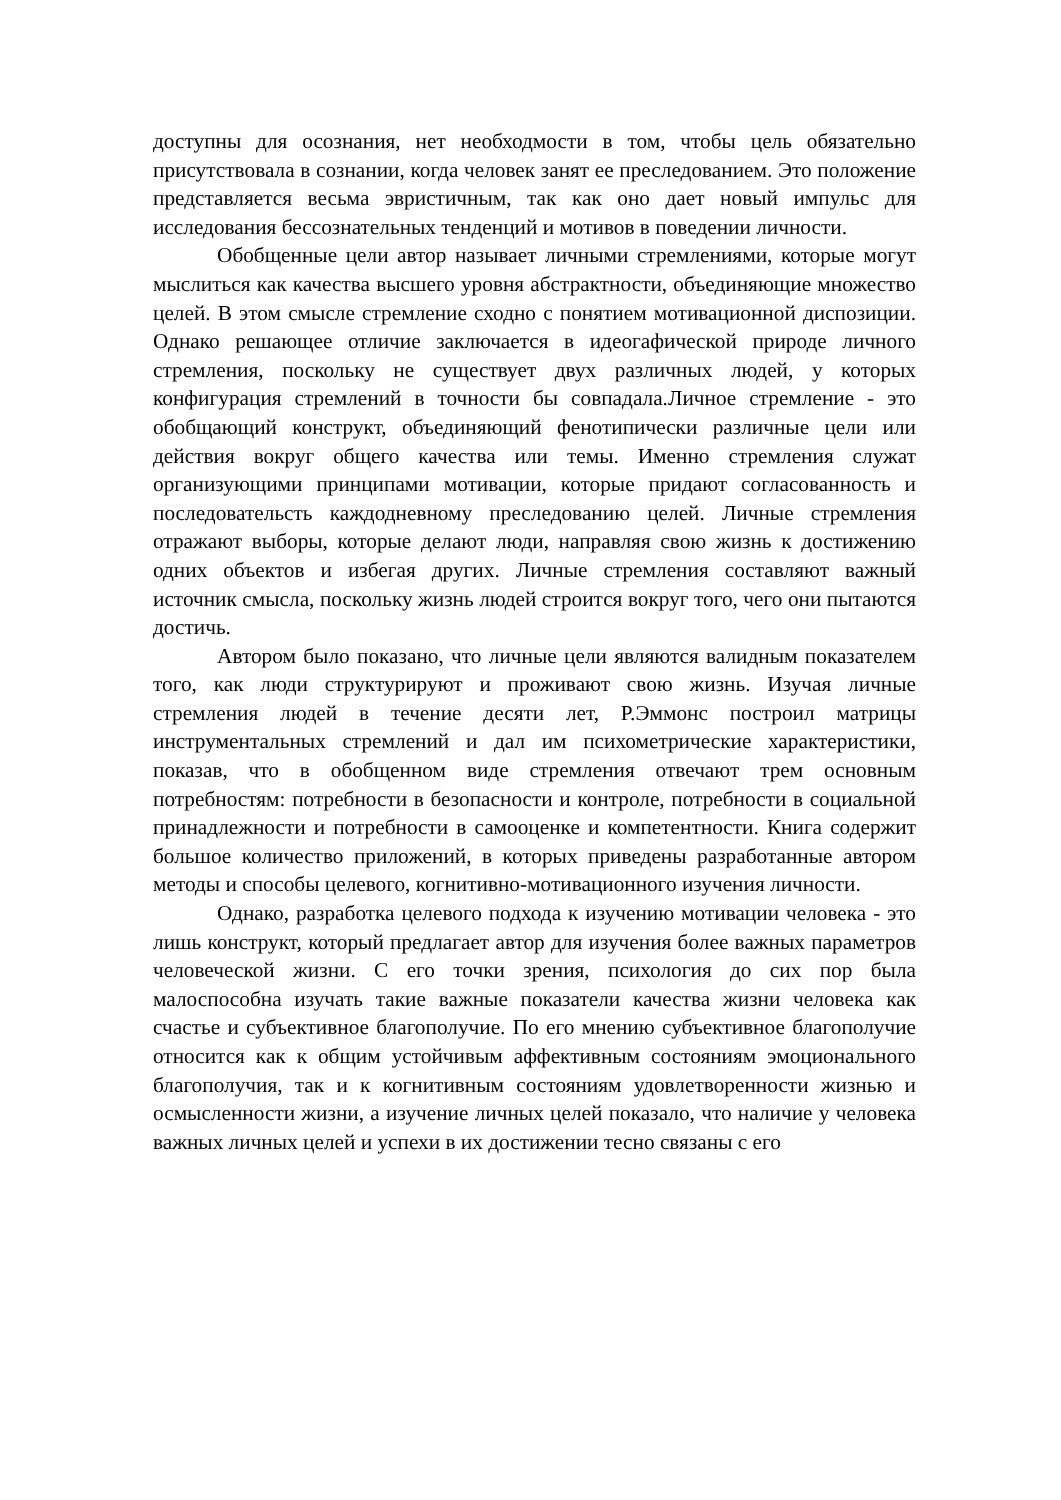доступны для осознания, нет необходмости в том, чтобы цель обязательно присутствовала в сознании, когда человек занят ее преследованием. Это положение представляется весьма эвристичным, так как оно дает новый импульс для исследования бессознательных тенденций и мотивов в поведении личности.
Обобщенные цели автор называет личными стремлениями, которые могут мыслиться как качества высшего уровня абстрактности, объединяющие множество целей. В этом смысле стремление сходно с понятием мотивационной диспозиции. Однако решающее отличие заключается в идеогафической природе личного стремления, поскольку не существует двух различных людей, у которых конфигурация стремлений в точности бы совпадала.Личное стремление - это обобщающий конструкт, объединяющий фенотипически различные цели или действия вокруг общего качества или темы. Именно стремления служат организующими принципами мотивации, которые придают согласованность и последовательсть каждодневному преследованию целей. Личные стремления отражают выборы, которые делают люди, направляя свою жизнь к достижению одних объектов и избегая других. Личные стремления составляют важный источник смысла, поскольку жизнь людей строится вокруг того, чего они пытаются достичь.
Автором было показано, что личные цели являются валидным показателем того, как люди структурируют и проживают свою жизнь. Изучая личные стремления людей в течение десяти лет, Р.Эммонс построил матрицы инструментальных стремлений и дал им психометрические характеристики, показав, что в обобщенном виде стремления отвечают трем основным потребностям: потребности в безопасности и контроле, потребности в социальной принадлежности и потребности в самооценке и компетентности. Книга содержит большое количество приложений, в которых приведены разработанные автором методы и способы целевого, когнитивно-мотивационного изучения личности.
Однако, разработка целевого подхода к изучению мотивации человека - это лишь конструкт, который предлагает автор для изучения более важных параметров человеческой жизни. С его точки зрения, психология до сих пор была малоспособна изучать такие важные показатели качества жизни человека как счастье и субъективное благополучие. По его мнению субъективное благополучие относится как к общим устойчивым аффективным состояниям эмоционального благополучия, так и к когнитивным состояниям удовлетворенности жизнью и осмысленности жизни, а изучение личных целей показало, что наличие у человека важных личных целей и успехи в их достижении тесно связаны с его